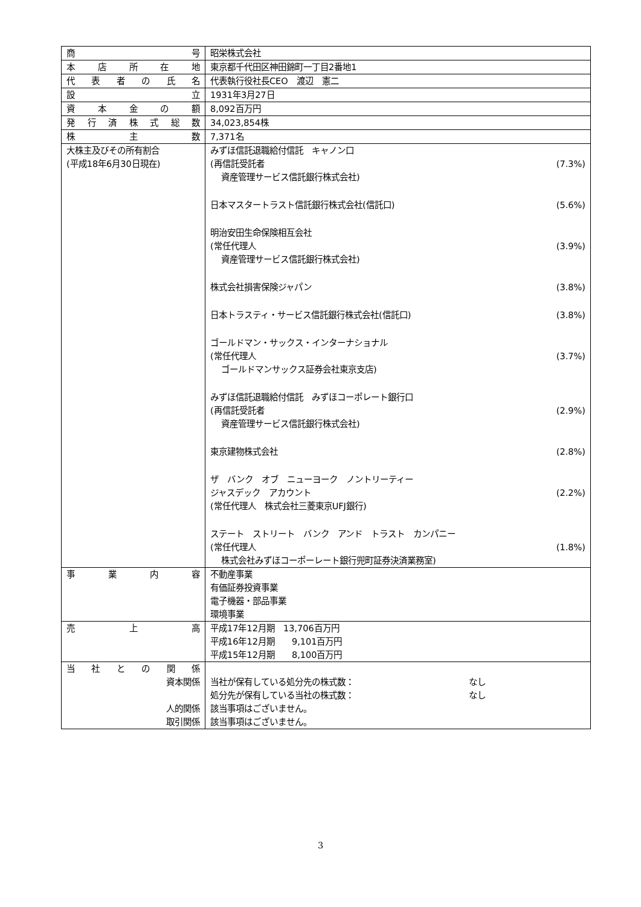| 商 号 | 昭栄株式会社 |
| 本 店 所 在 地 | 東京都千代田区神田錦町一丁目2番地1 |
| 代 表 者 の 氏 名 | 代表執行役社長CEO 渡辺 憲二 |
| 設 立 | 1931年3月27日 |
| 資 本 金 の 額 | 8,092百万円 |
| 発 行 済 株 式 総 数 | 34,023,854株 |
| 株 主 数 | 7,371名 |
| 大株主及びその所有割合 (平成18年6月30日現在) | みずほ信託退職給付信託 キャノン口 (再信託受託者 (7.3%) 資産管理サービス信託銀行株式会社) 日本マスタートラスト信託銀行株式会社(信託口) (5.6%) 明治安田生命保険相互会社 (常任代理人 (3.9%) 資産管理サービス信託銀行株式会社) 株式会社損害保険ジャパン (3.8%) 日本トラスティ・サービス信託銀行株式会社(信託口) (3.8%) ゴールドマン・サックス・インターナショナル (常任代理人 (3.7%) ゴールドマンサックス証券会社東京支店) みずほ信託退職給付信託 みずほコーポレート銀行口 (再信託受託者 (2.9%) 資産管理サービス信託銀行株式会社) 東京建物株式会社 (2.8%) ザ バンク オブ ニューヨーク ノントリーティー ジャスデック アカウント (2.2%) (常任代理人 株式会社三菱東京UFJ銀行) ステート ストリート バンク アンド トラスト カンパニー (常任代理人 (1.8%) 株式会社みずほコーポーレート銀行兜町証券決済業務室) |
| 事 業 内 容 | 不動産事業 有価証券投資事業 電子機器・部品事業 環境事業 |
| 売 上 高 | 平成17年12月期 13,706百万円 平成16年12月期 9,101百万円 平成15年12月期 8,100百万円 |
| 当 社 と の 関 係 資本関係 人的関係 取引関係 | 当社が保有している処分先の株式数： なし 処分先が保有している当社の株式数： なし 該当事項はございません。 該当事項はございません。 |
3